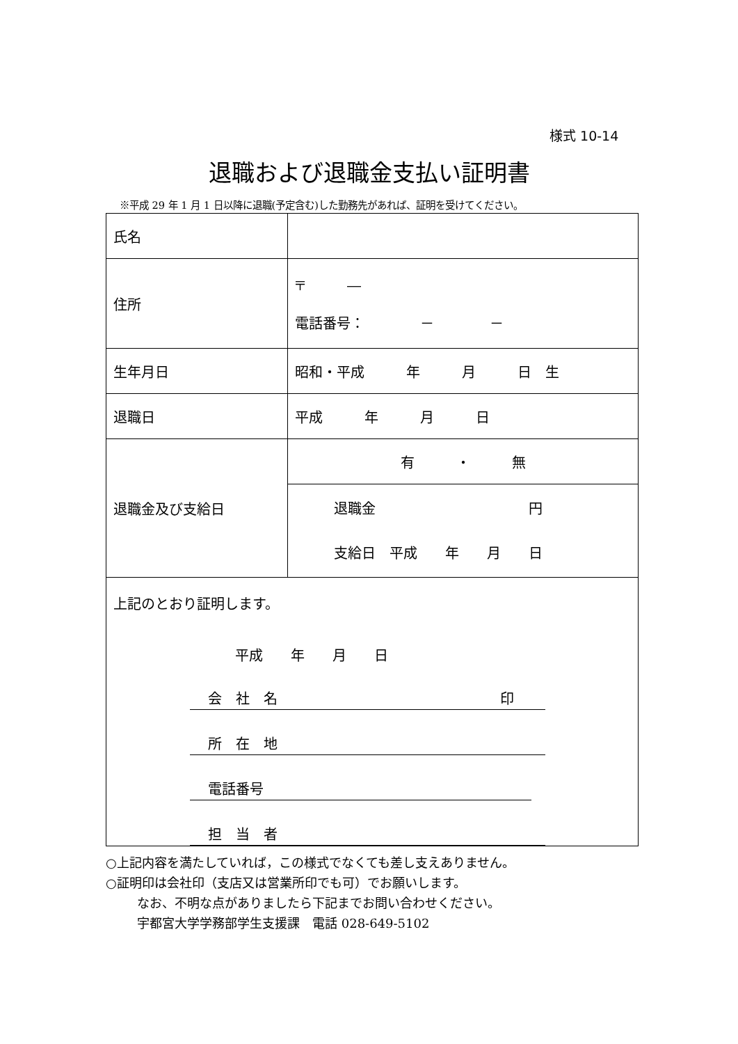様式 10-14
退職および退職金支払い証明書
※平成 29 年 1 月 1 日以降に退職(予定含む)した勤務先があれば、証明を受けてください。
| 氏名 | |
| 住所 | 〒 ― 電話番号： － － |
| 生年月日 | 昭和・平成 年 月 日 生 |
| 退職日 | 平成 年 月 日 |
| 退職金及び支給日 | 有 ・ 無 |
| | 退職金 円 支給日 平成 年 月 日 |
| 上記のとおり証明します。 平成 年 月 日 会 社 名 印 所 在 地 電話番号 担 当 者 | |
○上記内容を満たしていれば，この様式でなくても差し支えありません。
○証明印は会社印（支店又は営業所印でも可）でお願いします。
なお、不明な点がありましたら下記までお問い合わせください。
宇都宮大学学務部学生支援課　電話 028-649-5102